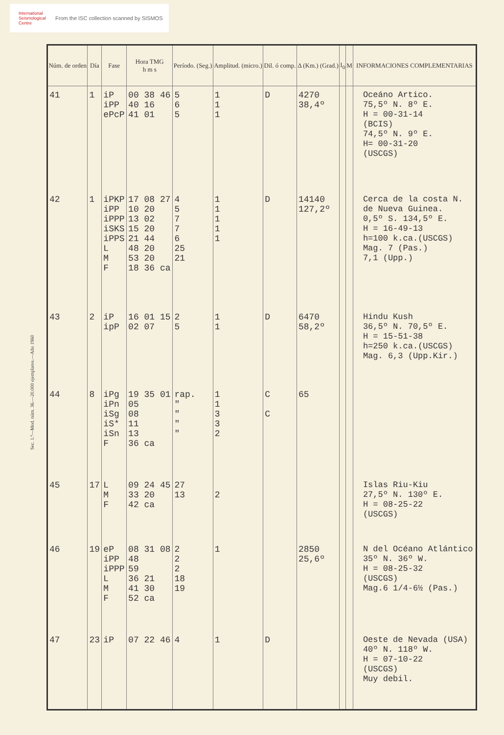International Seismological Centre
From the ISC collection scanned by SISMOS
Sec. 1.ª—Mod. núm. 36.—20.000 ejemplares.—Año 1960
| Núm. de orden | Día | Fase | Hora TMG h m s | Período. (Seg.) | Amplitud. (micro.) | Dil. ó comp. | Δ (Km.) (Grad.) | I<sub>0</sub> | M | INFORMACIONES COMPLEMENTARIAS |
| --- | --- | --- | --- | --- | --- | --- | --- | --- | --- | --- |
| 41 | 1 | iP iPP ePcP | 00 38 46 40 16 41 01 | 5 6 5 | 1 1 1 | D | 4270 38,4º | | | Oceáno Artico. 75,5º N. 8º E. H = 00-31-14 (BCIS) 74,5º N. 9º E. H= 00-31-20 (USCGS) |
| 42 | 1 | iPKP iPP iPPP iSKS iPPS L M F | 17 08 27 10 20 13 02 15 20 21 44 48 20 53 20 18 36 ca | 4 5 7 7 6 25 21 | 1 1 1 1 1 | D | 14140 127,2º | | | Cerca de la costa N. de Nueva Guinea. 0,5º S. 134,5º E. H = 16-49-13 h=100 k.ca.(USCGS) Mag. 7 (Pas.) 7,1 (Upp.) |
| 43 | 2 | iP ipP | 16 01 15 02 07 | 2 5 | 1 1 | D | 6470 58,2º | | | Hindu Kush 36,5º N. 70,5º E. H = 15-51-38 h=250 k.ca.(USCGS) Mag. 6,3 (Upp.Kir.) |
| 44 | 8 | iPg iPn iSg iS* iSn F | 19 35 01 05 08 11 13 36 ca | rap. " " " " | 1 1 3 3 2 | C C | 65 | | | |
| 45 | 17 | L M F | 09 24 45 33 20 42 ca | 27 13 | 2 | | | | | Islas Riu-Kiu 27,5º N. 130º E. H = 08-25-22 (USCGS) |
| 46 | 19 | eP iPP iPPP L M F | 08 31 08 48 59 36 21 41 30 52 ca | 2 2 2 18 19 | 1 | | 2850 25,6º | | | N del Océano Atlántico 35º N. 36º W. H = 08-25-32 (USCGS) Mag.6 1/4-6½ (Pas.) |
| 47 | 23 | iP | 07 22 46 | 4 | 1 | D | | | | Oeste de Nevada (USA) 40º N. 118º W. H = 07-10-22 (USCGS) Muy debil. |